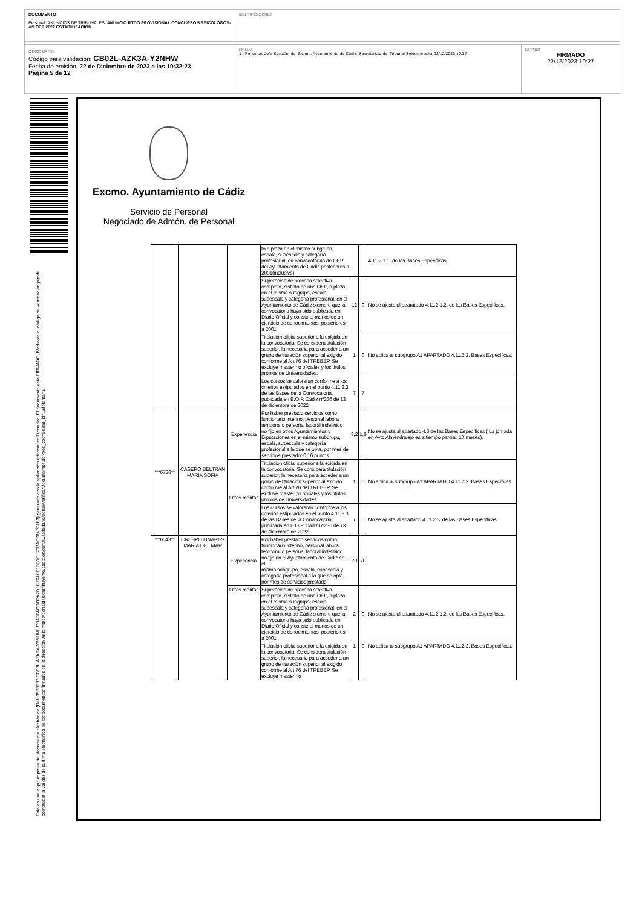DOCUMENTO
Personal_ANUNCIOS DE TRIBUNALES: ANUNCIO RTDO PROVISIONAL CONCURSO 5 PSICOLOGOS-AS OEP 2022 ESTABILIZACION
IDENTIFICADORES
OTROS DATOS
Código para validación: CB02L-AZK3A-Y2NHW
Fecha de emisión: 22 de Diciembre de 2023 a las 10:32:23
Página 5 de 12
FIRMAS
1.- Personal. Jefa Sección. del Excmo. Ayuntamiento de Cádiz. Secretario/a del Tribunal Seleccionador 22/12/2023 10:27
ESTADO
FIRMADO
22/12/2023 10:27
Esta es una copia impresa del documento electrónico (Ref: 3563537 CB02L-AZK3A-Y2NHW 323A2FACDD2A7D0C764CF13B1C170BAC684274E3) generada con la aplicación informática Firmadoc. El documento está FIRMADO. Mediante el código de verificación puede comprobar la validez de la firma electrónica de los documentos firmados en la dirección web: https://portaldelcontribuyente.cadiz.es/portalCiudadano/portal/verificarDocumentos.do?pes_cod=5&ent_id=1&idioma=1
Excmo. Ayuntamiento de Cádiz
Servicio de Personal
Negociado de Admón. de Personal
| | | | to a plaza en el mismo subgrupo, escala, subescala y categoría profesional, en convocatorias de OEP del Ayuntamiento de Cádiz posteriores a 2001(inclusive) | | | 4.11.2.1.1. de las Bases Específicas. |
| | | | Superación de proceso selectivo completo, distinto de una OEP, a plaza en el mismo subgrupo, escala, subescala y categoría profesional, en el Ayuntamiento de Cádiz siempre que la convocatoria haya sido publicada en Diario Oficial y conste al menos de un ejercicio de conocimientos, posteriores a 2001 | 12 | 0 | No se ajusta al aparatado 4.11.2.1.2. de las Bases Específicas. |
| | | | Titulación oficial superior a la exigida en la convocatoria. Se considera titulación superior, la necesaria para acceder a un grupo de titulación superior al exigido conforme al Art.76 del TREBEP. Se excluye master no oficiales y los títulos propios de Universidades. | 1 | 0 | No aplica al subgrupo A1 APARTADO 4.11.2.2. Bases Específicas. |
| | | | Los cursos se valoraran conforme a los criterios estipulados en el punto 4.11.2.3 de las Bases de la Convocatoria, publicada en B.O.P. Cádiz nº236 de 13 de diciembre de 2022 | 7 | 7 | |
| ***6726** | CASERO BELTRAN MARIA SOFIA | Experiencia | Por haber prestado servicios como funcionario interino, personal laboral temporal o personal laboral indefinido no fijo en otros Ayuntamientos y Diputaciones en el mismo subgrupo, escala, subescala y categoría profesional a la que se opta, por mes de servicios prestado: 0,16 puntos | 3,2 | 1,6 | No se ajusta al apartado 4.6 de las Bases Específicas ( La jornada en Ayto Almendralejo es a tiempo parcial: 10 meses). |
| | | Otros méritos | Titulación oficial superior a la exigida en la convocatoria. Se considera titulación superior, la necesaria para acceder a un grupo de titulación superior al exigido conforme al Art.76 del TREBEP. Se excluye master no oficiales y los títulos propios de Universidades. | 1 | 0 | No aplica al subgrupo A1 APARTADO 4.11.2.2. Bases Específicas. |
| | | | Los cursos se valoraran conforme a los criterios estipulados en el punto 4.11.2.3 de las Bases de la Convocatoria, publicada en B.O.P. Cádiz nº236 de 13 de diciembre de 2022 | 7 | 6 | No se ajusta al apartado 4.11.2.3. de las Bases Específicas. |
| ***6543** | CRESPO LINARES MARIA DEL MAR | Experiencia | Por haber prestado servicios como funcionario interino, personal laboral temporal o personal laboral indefinido no fijo en el Ayuntamiento de Cádiz en el mismo subgrupo, escala, subescala y categoría profesional a la que se opta, por mes de servicios prestado | 70 | 70 | |
| | | Otros méritos | Superación de proceso selectivo completo, distinto de una OEP, a plaza en el mismo subgrupo, escala, subescala y categoría profesional, en el Ayuntamiento de Cádiz siempre que la convocatoria haya sido publicada en Diario Oficial y conste al menos de un ejercicio de conocimientos, posteriores a 2001 | 2 | 0 | No se ajusta al aparatado 4.11.2.1.2. de las Bases Específicas. |
| | | | Titulación oficial superior a la exigida en la convocatoria. Se considera titulación superior, la necesaria para acceder a un grupo de titulación superior al exigido conforme al Art.76 del TREBEP. Se excluye master no | 1 | 0 | No aplica al subgrupo A1 APARTADO 4.11.2.2. Bases Específicas. |